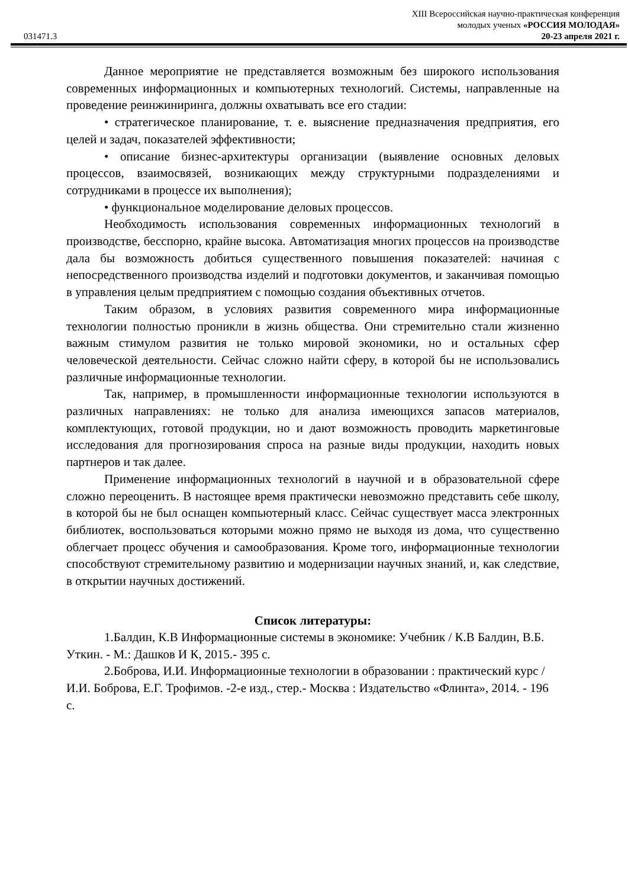XIII Всероссийская научно-практическая конференция
молодых ученых «РОССИЯ МОЛОДАЯ»
031471.3 20-23 апреля 2021 г.
Данное мероприятие не представляется возможным без широкого использования современных информационных и компьютерных технологий. Системы, направленные на проведение реинжиниринга, должны охватывать все его стадии:
• стратегическое планирование, т. е. выяснение предназначения предприятия, его целей и задач, показателей эффективности;
• описание бизнес-архитектуры организации (выявление основных деловых процессов, взаимосвязей, возникающих между структурными подразделениями и сотрудниками в процессе их выполнения);
• функциональное моделирование деловых процессов.
Необходимость использования современных информационных технологий в производстве, бесспорно, крайне высока. Автоматизация многих процессов на производстве дала бы возможность добиться существенного повышения показателей: начиная с непосредственного производства изделий и подготовки документов, и заканчивая помощью в управления целым предприятием с помощью создания объективных отчетов.
Таким образом, в условиях развития современного мира информационные технологии полностью проникли в жизнь общества. Они стремительно стали жизненно важным стимулом развития не только мировой экономики, но и остальных сфер человеческой деятельности. Сейчас сложно найти сферу, в которой бы не использовались различные информационные технологии.
Так, например, в промышленности информационные технологии используются в различных направлениях: не только для анализа имеющихся запасов материалов, комплектующих, готовой продукции, но и дают возможность проводить маркетинговые исследования для прогнозирования спроса на разные виды продукции, находить новых партнеров и так далее.
Применение информационных технологий в научной и в образовательной сфере сложно переоценить. В настоящее время практически невозможно представить себе школу, в которой бы не был оснащен компьютерный класс. Сейчас существует масса электронных библиотек, воспользоваться которыми можно прямо не выходя из дома, что существенно облегчает процесс обучения и самообразования. Кроме того, информационные технологии способствуют стремительному развитию и модернизации научных знаний, и, как следствие, в открытии научных достижений.
Список литературы:
1.Балдин, К.В Информационные системы в экономике: Учебник / К.В Балдин, В.Б. Уткин. - М.: Дашков И К, 2015.- 395 с.
2.Боброва, И.И. Информационные технологии в образовании : практический курс / И.И. Боброва, Е.Г. Трофимов. -2-е изд., стер.- Москва : Издательство «Флинта», 2014. - 196 с.